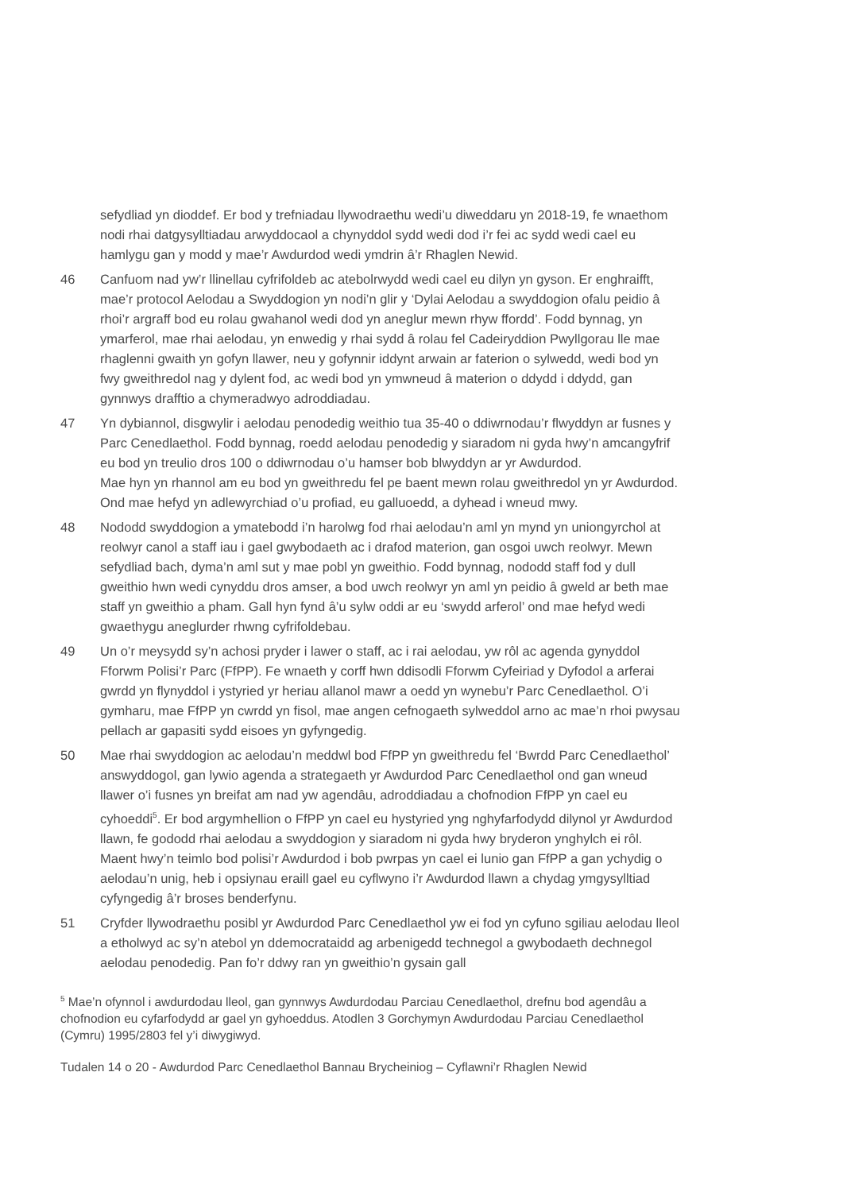sefydliad yn dioddef. Er bod y trefniadau llywodraethu wedi’u diweddaru yn 2018-19, fe wnaethom nodi rhai datgysylltiadau arwyddocaol a chynyddol sydd wedi dod i’r fei ac sydd wedi cael eu hamlygu gan y modd y mae’r Awdurdod wedi ymdrin â’r Rhaglen Newid.
46 Canfuom nad yw’r llinellau cyfrifoldeb ac atebolrwydd wedi cael eu dilyn yn gyson. Er enghraifft, mae’r protocol Aelodau a Swyddogion yn nodi’n glir y ‘Dylai Aelodau a swyddogion ofalu peidio â rhoi’r argraff bod eu rolau gwahanol wedi dod yn aneglur mewn rhyw ffordd’. Fodd bynnag, yn ymarferol, mae rhai aelodau, yn enwedig y rhai sydd â rolau fel Cadeiryddion Pwyllgorau lle mae rhaglenni gwaith yn gofyn llawer, neu y gofynnir iddynt arwain ar faterion o sylwedd, wedi bod yn fwy gweithredol nag y dylent fod, ac wedi bod yn ymwneud â materion o ddydd i ddydd, gan gynnwys drafftio a chymeradwyo adroddiadau.
47 Yn dybiannol, disgwylir i aelodau penodedig weithio tua 35-40 o ddiwrnodau’r flwyddyn ar fusnes y Parc Cenedlaethol. Fodd bynnag, roedd aelodau penodedig y siaradom ni gyda hwy’n amcangyfrif eu bod yn treulio dros 100 o ddiwrnodau o’u hamser bob blwyddyn ar yr Awdurdod.
Mae hyn yn rhannol am eu bod yn gweithredu fel pe baent mewn rolau gweithredol yn yr Awdurdod. Ond mae hefyd yn adlewyrchiad o’u profiad, eu galluoedd, a dyhead i wneud mwy.
48 Nododd swyddogion a ymatebodd i’n harolwg fod rhai aelodau’n aml yn mynd yn uniongyrchol at reolwyr canol a staff iau i gael gwybodaeth ac i drafod materion, gan osgoi uwch reolwyr. Mewn sefydliad bach, dyma’n aml sut y mae pobl yn gweithio. Fodd bynnag, nododd staff fod y dull gweithio hwn wedi cynyddu dros amser, a bod uwch reolwyr yn aml yn peidio â gweld ar beth mae staff yn gweithio a pham. Gall hyn fynd â’u sylw oddi ar eu ‘swydd arferol’ ond mae hefyd wedi gwaethygu aneglurder rhwng cyfrifoldebau.
49 Un o’r meysydd sy’n achosi pryder i lawer o staff, ac i rai aelodau, yw rôl ac agenda gynyddol Fforwm Polisi’r Parc (FfPP). Fe wnaeth y corff hwn ddisodli Fforwm Cyfeiriad y Dyfodol a arferai gwrdd yn flynyddol i ystyried yr heriau allanol mawr a oedd yn wynebu’r Parc Cenedlaethol. O’i gymharu, mae FfPP yn cwrdd yn fisol, mae angen cefnogaeth sylweddol arno ac mae’n rhoi pwysau pellach ar gapasiti sydd eisoes yn gyfyngedig.
50 Mae rhai swyddogion ac aelodau’n meddwl bod FfPP yn gweithredu fel ‘Bwrdd Parc Cenedlaethol’ answyddogol, gan lywio agenda a strategaeth yr Awdurdod Parc Cenedlaethol ond gan wneud llawer o’i fusnes yn breifat am nad yw agendâu, adroddiadau a chofnodion FfPP yn cael eu cyhoeddi<sup>5</sup>. Er bod argymhellion o FfPP yn cael eu hystyried yng nghyfarfodydd dilynol yr Awdurdod llawn, fe gododd rhai aelodau a swyddogion y siaradom ni gyda hwy bryderon ynghylch ei rôl. Maent hwy’n teimlo bod polisi’r Awdurdod i bob pwrpas yn cael ei lunio gan FfPP a gan ychydig o aelodau’n unig, heb i opsiynau eraill gael eu cyflwyno i’r Awdurdod llawn a chydag ymgysylltiad cyfyngedig â’r broses benderfynu.
51 Cryfder llywodraethu posibl yr Awdurdod Parc Cenedlaethol yw ei fod yn cyfuno sgiliau aelodau lleol a etholwyd ac sy’n atebol yn ddemocrataidd ag arbenigedd technegol a gwybodaeth dechnegol aelodau penodedig. Pan fo’r ddwy ran yn gweithio’n gysain gall
<sup>5</sup> Mae’n ofynnol i awdurdodau lleol, gan gynnwys Awdurdodau Parciau Cenedlaethol, drefnu bod agendâu a chofnodion eu cyfarfodydd ar gael yn gyhoeddus. Atodlen 3 Gorchymyn Awdurdodau Parciau Cenedlaethol (Cymru) 1995/2803 fel y’i diwygiwyd.
Tudalen 14 o 20 - Awdurdod Parc Cenedlaethol Bannau Brycheiniog – Cyflawni’r Rhaglen Newid